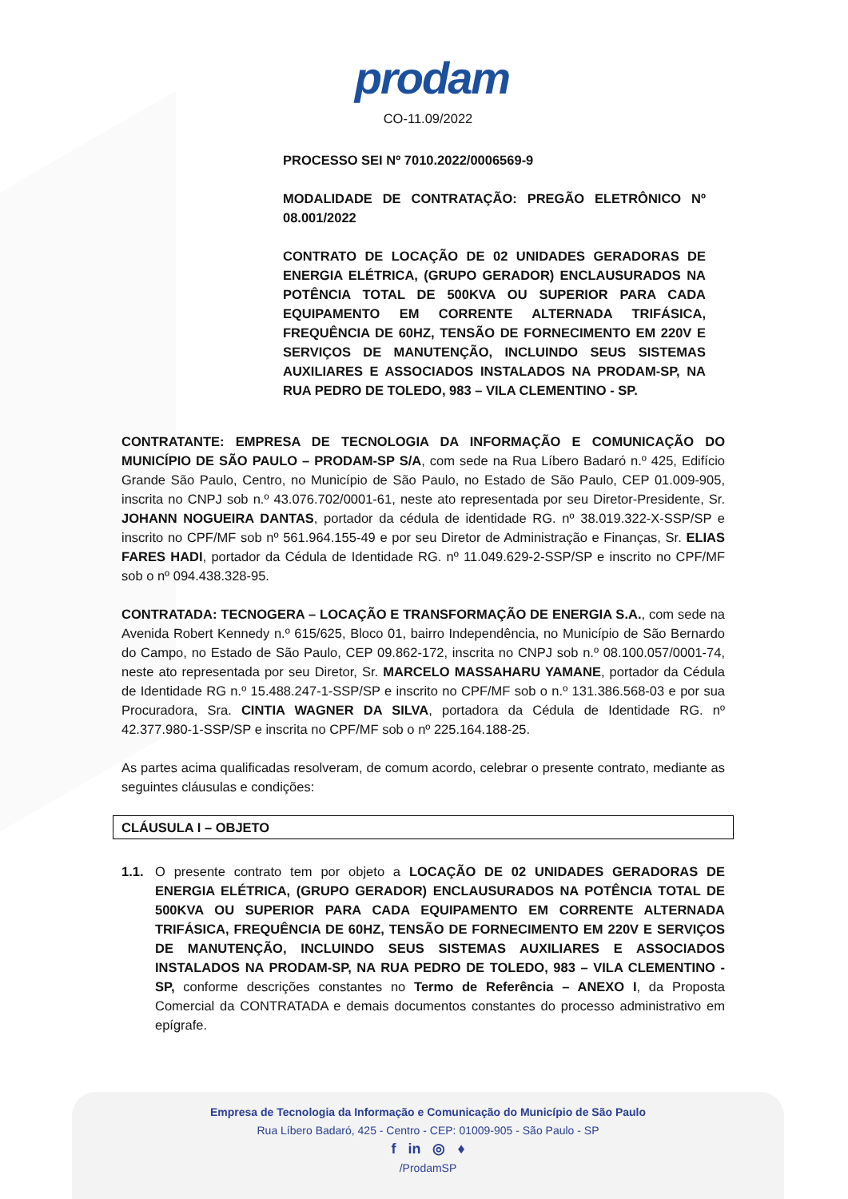prodam
CO-11.09/2022
PROCESSO SEI Nº 7010.2022/0006569-9
MODALIDADE DE CONTRATAÇÃO: PREGÃO ELETRÔNICO Nº 08.001/2022
CONTRATO DE LOCAÇÃO DE 02 UNIDADES GERADORAS DE ENERGIA ELÉTRICA, (GRUPO GERADOR) ENCLAUSURADOS NA POTÊNCIA TOTAL DE 500KVA OU SUPERIOR PARA CADA EQUIPAMENTO EM CORRENTE ALTERNADA TRIFÁSICA, FREQUÊNCIA DE 60HZ, TENSÃO DE FORNECIMENTO EM 220V E SERVIÇOS DE MANUTENÇÃO, INCLUINDO SEUS SISTEMAS AUXILIARES E ASSOCIADOS INSTALADOS NA PRODAM-SP, NA RUA PEDRO DE TOLEDO, 983 – VILA CLEMENTINO - SP.
CONTRATANTE: EMPRESA DE TECNOLOGIA DA INFORMAÇÃO E COMUNICAÇÃO DO MUNICÍPIO DE SÃO PAULO – PRODAM-SP S/A, com sede na Rua Líbero Badaró n.º 425, Edifício Grande São Paulo, Centro, no Município de São Paulo, no Estado de São Paulo, CEP 01.009-905, inscrita no CNPJ sob n.º 43.076.702/0001-61, neste ato representada por seu Diretor-Presidente, Sr. JOHANN NOGUEIRA DANTAS, portador da cédula de identidade RG. nº 38.019.322-X-SSP/SP e inscrito no CPF/MF sob nº 561.964.155-49 e por seu Diretor de Administração e Finanças, Sr. ELIAS FARES HADI, portador da Cédula de Identidade RG. nº 11.049.629-2-SSP/SP e inscrito no CPF/MF sob o nº 094.438.328-95.
CONTRATADA: TECNOGERA – LOCAÇÃO E TRANSFORMAÇÃO DE ENERGIA S.A., com sede na Avenida Robert Kennedy n.º 615/625, Bloco 01, bairro Independência, no Município de São Bernardo do Campo, no Estado de São Paulo, CEP 09.862-172, inscrita no CNPJ sob n.º 08.100.057/0001-74, neste ato representada por seu Diretor, Sr. MARCELO MASSAHARU YAMANE, portador da Cédula de Identidade RG n.º 15.488.247-1-SSP/SP e inscrito no CPF/MF sob o n.º 131.386.568-03 e por sua Procuradora, Sra. CINTIA WAGNER DA SILVA, portadora da Cédula de Identidade RG. nº 42.377.980-1-SSP/SP e inscrita no CPF/MF sob o nº 225.164.188-25.
As partes acima qualificadas resolveram, de comum acordo, celebrar o presente contrato, mediante as seguintes cláusulas e condições:
CLÁUSULA I – OBJETO
1.1. O presente contrato tem por objeto a LOCAÇÃO DE 02 UNIDADES GERADORAS DE ENERGIA ELÉTRICA, (GRUPO GERADOR) ENCLAUSURADOS NA POTÊNCIA TOTAL DE 500KVA OU SUPERIOR PARA CADA EQUIPAMENTO EM CORRENTE ALTERNADA TRIFÁSICA, FREQUÊNCIA DE 60HZ, TENSÃO DE FORNECIMENTO EM 220V E SERVIÇOS DE MANUTENÇÃO, INCLUINDO SEUS SISTEMAS AUXILIARES E ASSOCIADOS INSTALADOS NA PRODAM-SP, NA RUA PEDRO DE TOLEDO, 983 – VILA CLEMENTINO - SP, conforme descrições constantes no Termo de Referência – ANEXO I, da Proposta Comercial da CONTRATADA e demais documentos constantes do processo administrativo em epígrafe.
Empresa de Tecnologia da Informação e Comunicação do Município de São Paulo
Rua Líbero Badaró, 425 - Centro - CEP: 01009-905 - São Paulo - SP
f in ◎ ♦
/ProdamSP